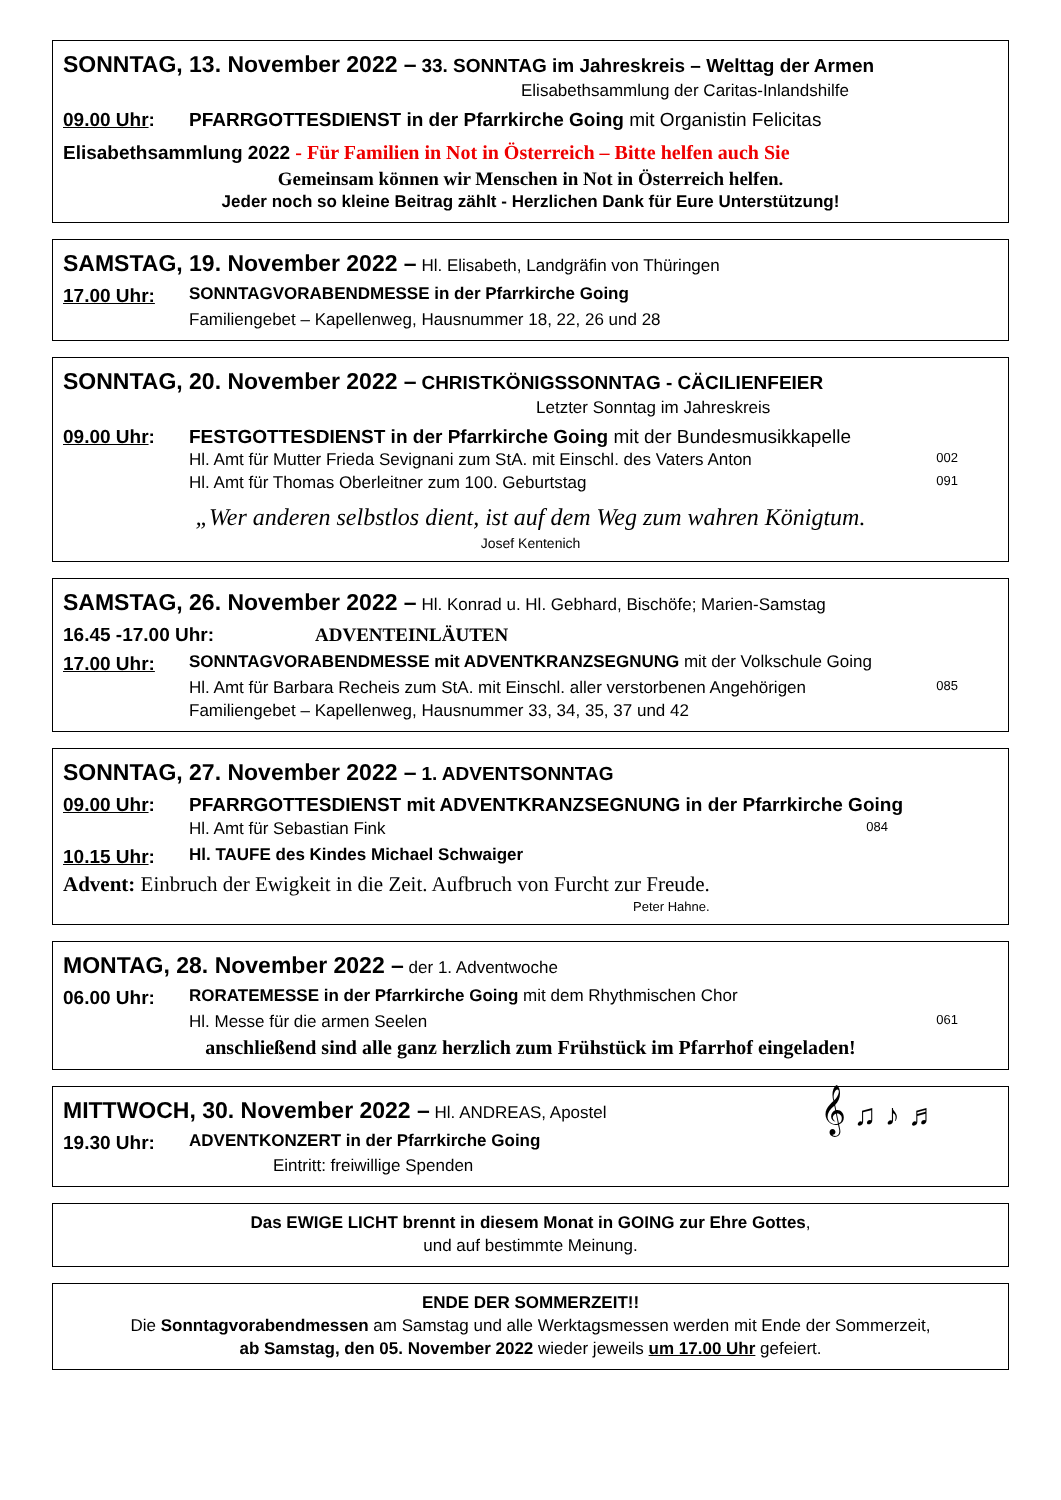SONNTAG, 13. November 2022 – 33. SONNTAG im Jahreskreis – Welttag der Armen
Elisabethsammlung der Caritas-Inlandshilfe
09.00 Uhr: PFARRGOTTESDIENST in der Pfarrkirche Going mit Organistin Felicitas
Elisabethsammlung 2022 - Für Familien in Not in Österreich – Bitte helfen auch Sie
Gemeinsam können wir Menschen in Not in Österreich helfen.
Jeder noch so kleine Beitrag zählt - Herzlichen Dank für Eure Unterstützung!
SAMSTAG, 19. November 2022 – Hl. Elisabeth, Landgräfin von Thüringen
17.00 Uhr: SONNTAGVORABENDMESSE in der Pfarrkirche Going
Familiengebet – Kapellenweg, Hausnummer 18, 22, 26 und 28
SONNTAG, 20. November 2022 – CHRISTKÖNIGSSONNTAG - CÄCILIENFEIER
Letzter Sonntag im Jahreskreis
09.00 Uhr: FESTGOTTESDIENST in der Pfarrkirche Going mit der Bundesmusikkapelle
Hl. Amt für Mutter Frieda Sevignani zum StA. mit Einschl. des Vaters Anton 002
Hl. Amt für Thomas Oberleitner zum 100. Geburtstag 091
„Wer anderen selbstlos dient, ist auf dem Weg zum wahren Königtum.
Josef Kentenich
SAMSTAG, 26. November 2022 – Hl. Konrad u. Hl. Gebhard, Bischöfe; Marien-Samstag
16.45 -17.00 Uhr: ADVENTEINLÄUTEN
17.00 Uhr: SONNTAGVORABENDMESSE mit ADVENTKRANZSEGNUNG mit der Volkschule Going
Hl. Amt für Barbara Recheis zum StA. mit Einschl. aller verstorbenen Angehörigen 085
Familiengebet – Kapellenweg, Hausnummer 33, 34, 35, 37 und 42
SONNTAG, 27. November 2022 – 1. ADVENTSONNTAG
09.00 Uhr: PFARRGOTTESDIENST mit ADVENTKRANZSEGNUNG in der Pfarrkirche Going
Hl. Amt für Sebastian Fink 084
10.15 Uhr: Hl. TAUFE des Kindes Michael Schwaiger
Advent: Einbruch der Ewigkeit in die Zeit. Aufbruch von Furcht zur Freude.
Peter Hahne.
MONTAG, 28. November 2022 – der 1. Adventwoche
06.00 Uhr: RORATEMESSE in der Pfarrkirche Going mit dem Rhythmischen Chor
Hl. Messe für die armen Seelen 061
anschließend sind alle ganz herzlich zum Frühstück im Pfarrhof eingeladen!
MITTWOCH, 30. November 2022 – Hl. ANDREAS, Apostel 𝄞 ♫ ♪ ♬
19.30 Uhr: ADVENTKONZERT in der Pfarrkirche Going
Eintritt: freiwillige Spenden
Das EWIGE LICHT brennt in diesem Monat in GOING zur Ehre Gottes,
und auf bestimmte Meinung.
ENDE DER SOMMERZEIT!!
Die Sonntagvorabendmessen am Samstag und alle Werktagsmessen werden mit Ende der Sommerzeit,
ab Samstag, den 05. November 2022 wieder jeweils um 17.00 Uhr gefeiert.